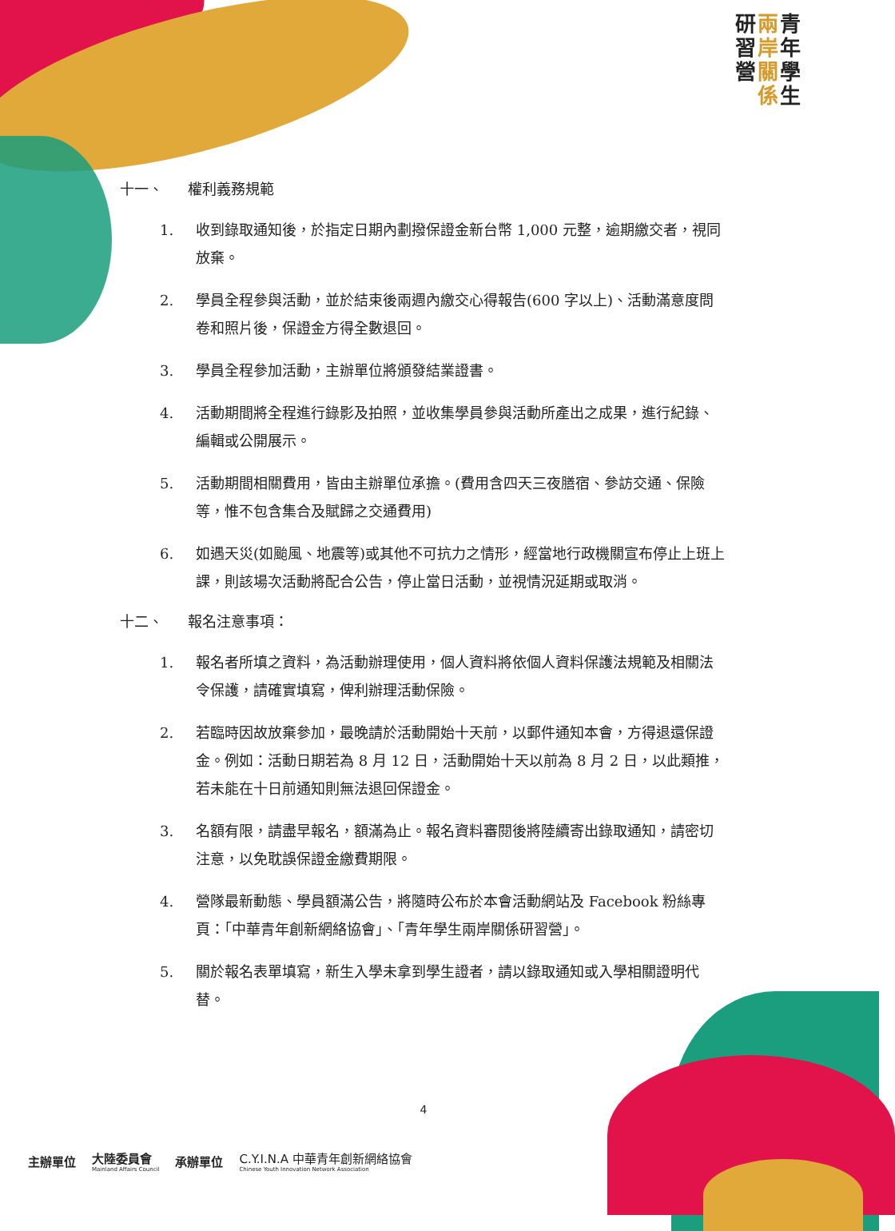研
習
營
兩
岸
關
係
青
年
學
生
十一、 權利義務規範
1. 收到錄取通知後，於指定日期內劃撥保證金新台幣 1,000 元整，逾期繳交者，視同放棄。
2. 學員全程參與活動，並於結束後兩週內繳交心得報告(600 字以上)、活動滿意度問卷和照片後，保證金方得全數退回。
3. 學員全程參加活動，主辦單位將頒發結業證書。
4. 活動期間將全程進行錄影及拍照，並收集學員參與活動所產出之成果，進行紀錄、編輯或公開展示。
5. 活動期間相關費用，皆由主辦單位承擔。(費用含四天三夜膳宿、參訪交通、保險等，惟不包含集合及賦歸之交通費用)
6. 如遇天災(如颱風、地震等)或其他不可抗力之情形，經當地行政機關宣布停止上班上課，則該場次活動將配合公告，停止當日活動，並視情況延期或取消。
十二、 報名注意事項：
1. 報名者所填之資料，為活動辦理使用，個人資料將依個人資料保護法規範及相關法令保護，請確實填寫，俾利辦理活動保險。
2. 若臨時因故放棄參加，最晚請於活動開始十天前，以郵件通知本會，方得退還保證金。例如：活動日期若為 8 月 12 日，活動開始十天以前為 8 月 2 日，以此類推，若未能在十日前通知則無法退回保證金。
3. 名額有限，請盡早報名，額滿為止。報名資料審閱後將陸續寄出錄取通知，請密切注意，以免耽誤保證金繳費期限。
4. 營隊最新動態、學員額滿公告，將隨時公布於本會活動網站及 Facebook 粉絲專頁：「中華青年創新網絡協會」、「青年學生兩岸關係研習營」。
5. 關於報名表單填寫，新生入學未拿到學生證者，請以錄取通知或入學相關證明代替。
4
主辦單位 大陸委員會
Mainland Affairs Council 承辦單位 C.Y.I.N.A 中華青年創新網絡協會
Chinese Youth Innovation Network Association